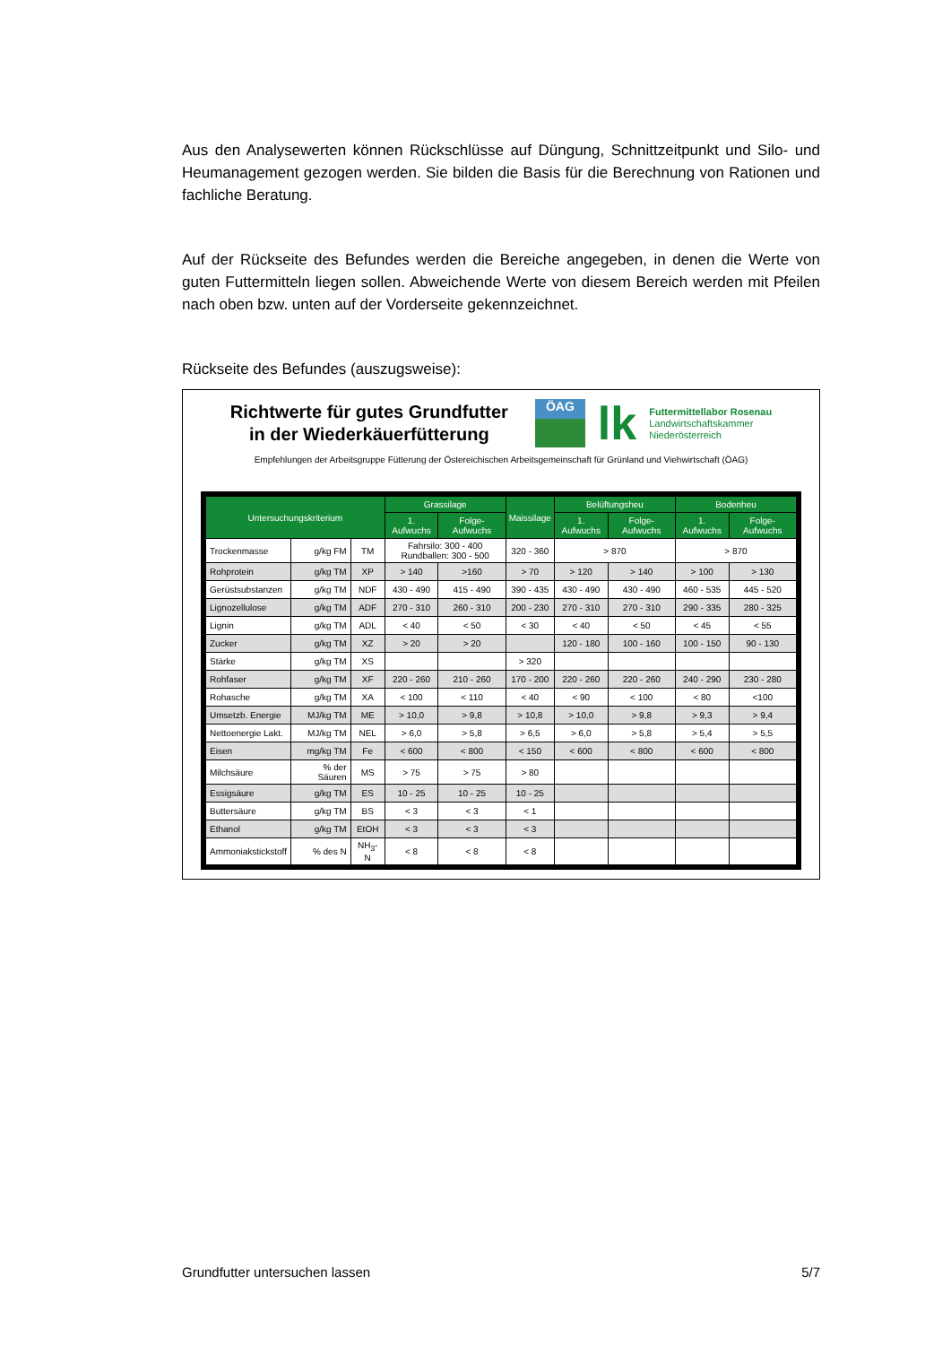Aus den Analysewerten können Rückschlüsse auf Düngung, Schnittzeitpunkt und Silo- und Heumanagement gezogen werden. Sie bilden die Basis für die Berechnung von Rationen und fachliche Beratung.
Auf der Rückseite des Befundes werden die Bereiche angegeben, in denen die Werte von guten Futtermitteln liegen sollen. Abweichende Werte von diesem Bereich werden mit Pfeilen nach oben bzw. unten auf der Vorderseite gekennzeichnet.
Rückseite des Befundes (auszugsweise):
Richtwerte für gutes Grundfutter
in der Wiederkäuerfütterung
ÖAG
lk
Futtermittellabor Rosenau
Landwirtschaftskammer
Niederösterreich
Empfehlungen der Arbeitsgruppe Fütterung der Östereichischen Arbeitsgemeinschaft für Grünland und Viehwirtschaft (ÖAG)
| Untersuchungskriterium | | | Grassilage | | Maissilage | Belüftungsheu | | Bodenheu | |
| --- | --- | --- | --- | --- | --- | --- | --- | --- | --- |
| | | | 1. Aufwuchs | Folge-Aufwuchs | | 1. Aufwuchs | Folge-Aufwuchs | 1. Aufwuchs | Folge-Aufwuchs |
| Trockenmasse | g/kg FM | TM | Fahrsilo: 300 - 400 Rundballen: 300 - 500 | | 320 - 360 | > 870 | | > 870 | |
| Rohprotein | g/kg TM | XP | > 140 | >160 | > 70 | > 120 | > 140 | > 100 | > 130 |
| Gerüstsubstanzen | g/kg TM | NDF | 430 - 490 | 415 - 490 | 390 - 435 | 430 - 490 | 430 - 490 | 460 - 535 | 445 - 520 |
| Lignozellulose | g/kg TM | ADF | 270 - 310 | 260 - 310 | 200 - 230 | 270 - 310 | 270 - 310 | 290 - 335 | 280 - 325 |
| Lignin | g/kg TM | ADL | < 40 | < 50 | < 30 | < 40 | < 50 | < 45 | < 55 |
| Zucker | g/kg TM | XZ | > 20 | > 20 | | 120 - 180 | 100 - 160 | 100 - 150 | 90 - 130 |
| Stärke | g/kg TM | XS | | | > 320 | | | | |
| Rohfaser | g/kg TM | XF | 220 - 260 | 210 - 260 | 170 - 200 | 220 - 260 | 220 - 260 | 240 - 290 | 230 - 280 |
| Rohasche | g/kg TM | XA | < 100 | < 110 | < 40 | < 90 | < 100 | < 80 | <100 |
| Umsetzb. Energie | MJ/kg TM | ME | > 10,0 | > 9,8 | > 10,8 | > 10,0 | > 9,8 | > 9,3 | > 9,4 |
| Nettoenergie Lakt. | MJ/kg TM | NEL | > 6,0 | > 5,8 | > 6,5 | > 6,0 | > 5,8 | > 5,4 | > 5,5 |
| Eisen | mg/kg TM | Fe | < 600 | < 800 | < 150 | < 600 | < 800 | < 600 | < 800 |
| Milchsäure | % der Säuren | MS | > 75 | > 75 | > 80 | | | | |
| Essigsäure | g/kg TM | ES | 10 - 25 | 10 - 25 | 10 - 25 | | | | |
| Buttersäure | g/kg TM | BS | < 3 | < 3 | < 1 | | | | |
| Ethanol | g/kg TM | EtOH | < 3 | < 3 | < 3 | | | | |
| Ammoniakstickstoff | % des N | NH<sub>3</sub>-N | < 8 | < 8 | < 8 | | | | |
Grundfutter untersuchen lassen 5/7